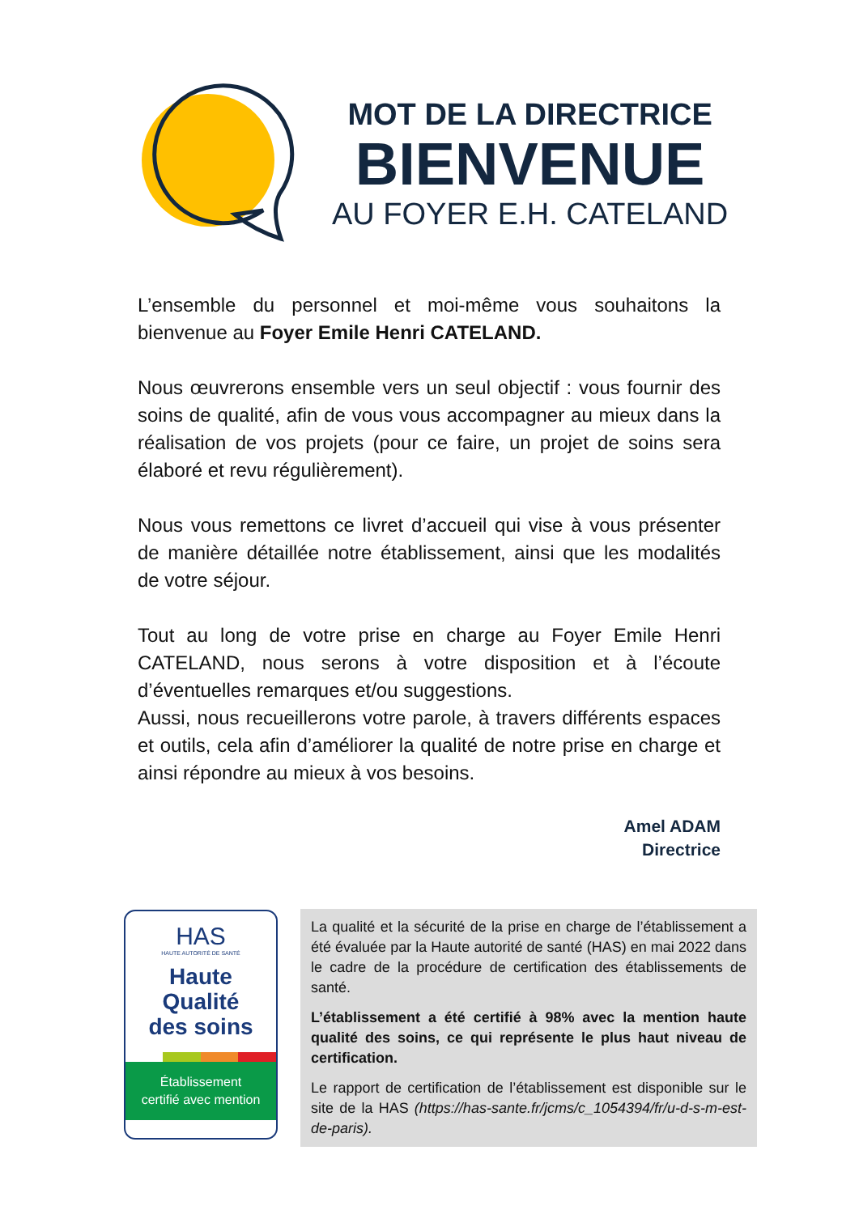MOT DE LA DIRECTRICE
BIENVENUE
AU FOYER E.H. CATELAND
L’ensemble du personnel et moi-même vous souhaitons la bienvenue au Foyer Emile Henri CATELAND.
Nous œuvrerons ensemble vers un seul objectif : vous fournir des soins de qualité, afin de vous vous accompagner au mieux dans la réalisation de vos projets (pour ce faire, un projet de soins sera élaboré et revu régulièrement).
Nous vous remettons ce livret d’accueil qui vise à vous présenter de manière détaillée notre établissement, ainsi que les modalités de votre séjour.
Tout au long de votre prise en charge au Foyer Emile Henri CATELAND, nous serons à votre disposition et à l’écoute d’éventuelles remarques et/ou suggestions.
Aussi, nous recueillerons votre parole, à travers différents espaces et outils, cela afin d’améliorer la qualité de notre prise en charge et ainsi répondre au mieux à vos besoins.
Amel ADAM
Directrice
HAS
HAUTE AUTORITÉ DE SANTÉ
Haute
Qualité
des soins
Établissement
certifié avec mention
La qualité et la sécurité de la prise en charge de l’établissement a été évaluée par la Haute autorité de santé (HAS) en mai 2022 dans le cadre de la procédure de certification des établissements de santé.
L’établissement a été certifié à 98% avec la mention haute qualité des soins, ce qui représente le plus haut niveau de certification.
Le rapport de certification de l’établissement est disponible sur le site de la HAS (https://has-sante.fr/jcms/c_1054394/fr/u-d-s-m-est-de-paris).